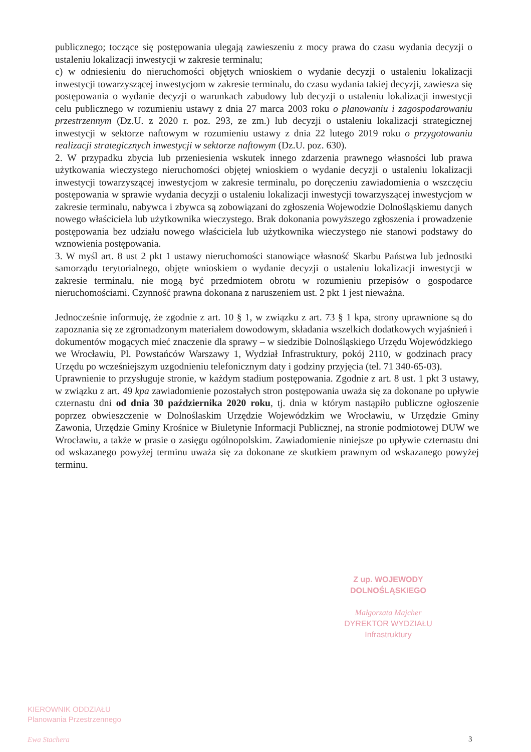publicznego; toczące się postępowania ulegają zawieszeniu z mocy prawa do czasu wydania decyzji o ustaleniu lokalizacji inwestycji w zakresie terminalu;
c) w odniesieniu do nieruchomości objętych wnioskiem o wydanie decyzji o ustaleniu lokalizacji inwestycji towarzyszącej inwestycjom w zakresie terminalu, do czasu wydania takiej decyzji, zawiesza się postępowania o wydanie decyzji o warunkach zabudowy lub decyzji o ustaleniu lokalizacji inwestycji celu publicznego w rozumieniu ustawy z dnia 27 marca 2003 roku o planowaniu i zagospodarowaniu przestrzennym (Dz.U. z 2020 r. poz. 293, ze zm.) lub decyzji o ustaleniu lokalizacji strategicznej inwestycji w sektorze naftowym w rozumieniu ustawy z dnia 22 lutego 2019 roku o przygotowaniu realizacji strategicznych inwestycji w sektorze naftowym (Dz.U. poz. 630).
2. W przypadku zbycia lub przeniesienia wskutek innego zdarzenia prawnego własności lub prawa użytkowania wieczystego nieruchomości objętej wnioskiem o wydanie decyzji o ustaleniu lokalizacji inwestycji towarzyszącej inwestycjom w zakresie terminalu, po doręczeniu zawiadomienia o wszczęciu postępowania w sprawie wydania decyzji o ustaleniu lokalizacji inwestycji towarzyszącej inwestycjom w zakresie terminalu, nabywca i zbywca są zobowiązani do zgłoszenia Wojewodzie Dolnośląskiemu danych nowego właściciela lub użytkownika wieczystego. Brak dokonania powyższego zgłoszenia i prowadzenie postępowania bez udziału nowego właściciela lub użytkownika wieczystego nie stanowi podstawy do wznowienia postępowania.
3. W myśl art. 8 ust 2 pkt 1 ustawy nieruchomości stanowiące własność Skarbu Państwa lub jednostki samorządu terytorialnego, objęte wnioskiem o wydanie decyzji o ustaleniu lokalizacji inwestycji w zakresie terminalu, nie mogą być przedmiotem obrotu w rozumieniu przepisów o gospodarce nieruchomościami. Czynność prawna dokonana z naruszeniem ust. 2 pkt 1 jest nieważna.
Jednocześnie informuję, że zgodnie z art. 10 § 1, w związku z art. 73 § 1 kpa, strony uprawnione są do zapoznania się ze zgromadzonym materiałem dowodowym, składania wszelkich dodatkowych wyjaśnień i dokumentów mogących mieć znaczenie dla sprawy – w siedzibie Dolnośląskiego Urzędu Wojewódzkiego we Wrocławiu, Pl. Powstańców Warszawy 1, Wydział Infrastruktury, pokój 2110, w godzinach pracy Urzędu po wcześniejszym uzgodnieniu telefonicznym daty i godziny przyjęcia (tel. 71 340-65-03).
Uprawnienie to przysługuje stronie, w każdym stadium postępowania. Zgodnie z art. 8 ust. 1 pkt 3 ustawy, w związku z art. 49 kpa zawiadomienie pozostałych stron postępowania uważa się za dokonane po upływie czternastu dni od dnia 30 października 2020 roku, tj. dnia w którym nastąpiło publiczne ogłoszenie poprzez obwieszczenie w Dolnoślaskim Urzędzie Wojewódzkim we Wrocławiu, w Urzędzie Gminy Zawonia, Urzędzie Gminy Krośnice w Biuletynie Informacji Publicznej, na stronie podmiotowej DUW we Wrocławiu, a także w prasie o zasięgu ogólnopolskim. Zawiadomienie niniejsze po upływie czternastu dni od wskazanego powyżej terminu uważa się za dokonane ze skutkiem prawnym od wskazanego powyżej terminu.
Z up. WOJEWODY DOLNOŚLĄSKIEGO
Małgorzata Majcher
DYREKTOR WYDZIAŁU
Infrastruktury
KIEROWNIK ODDZIAŁU
Planowania Przestrzennego
Ewa Stachera
3